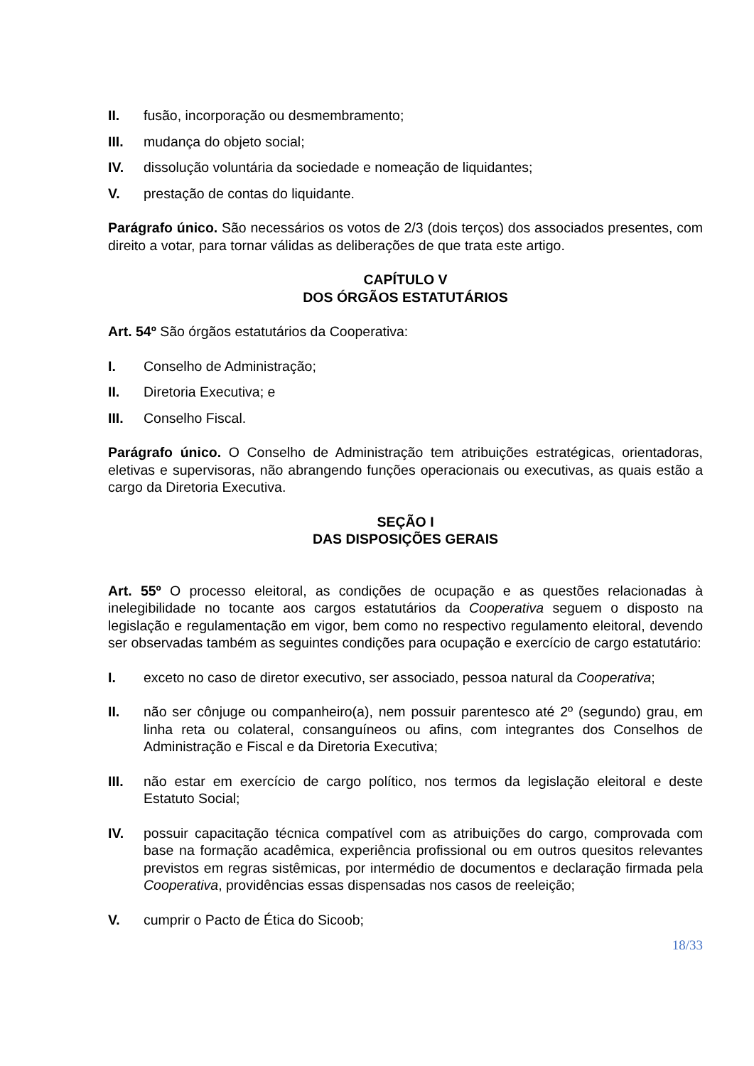II. fusão, incorporação ou desmembramento;
III. mudança do objeto social;
IV. dissolução voluntária da sociedade e nomeação de liquidantes;
V. prestação de contas do liquidante.
Parágrafo único. São necessários os votos de 2/3 (dois terços) dos associados presentes, com direito a votar, para tornar válidas as deliberações de que trata este artigo.
CAPÍTULO V
DOS ÓRGÃOS ESTATUTÁRIOS
Art. 54º São órgãos estatutários da Cooperativa:
I. Conselho de Administração;
II. Diretoria Executiva; e
III. Conselho Fiscal.
Parágrafo único. O Conselho de Administração tem atribuições estratégicas, orientadoras, eletivas e supervisoras, não abrangendo funções operacionais ou executivas, as quais estão a cargo da Diretoria Executiva.
SEÇÃO I
DAS DISPOSIÇÕES GERAIS
Art. 55º O processo eleitoral, as condições de ocupação e as questões relacionadas à inelegibilidade no tocante aos cargos estatutários da Cooperativa seguem o disposto na legislação e regulamentação em vigor, bem como no respectivo regulamento eleitoral, devendo ser observadas também as seguintes condições para ocupação e exercício de cargo estatutário:
I. exceto no caso de diretor executivo, ser associado, pessoa natural da Cooperativa;
II. não ser cônjuge ou companheiro(a), nem possuir parentesco até 2º (segundo) grau, em linha reta ou colateral, consanguíneos ou afins, com integrantes dos Conselhos de Administração e Fiscal e da Diretoria Executiva;
III. não estar em exercício de cargo político, nos termos da legislação eleitoral e deste Estatuto Social;
IV. possuir capacitação técnica compatível com as atribuições do cargo, comprovada com base na formação acadêmica, experiência profissional ou em outros quesitos relevantes previstos em regras sistêmicas, por intermédio de documentos e declaração firmada pela Cooperativa, providências essas dispensadas nos casos de reeleição;
V. cumprir o Pacto de Ética do Sicoob;
18/33